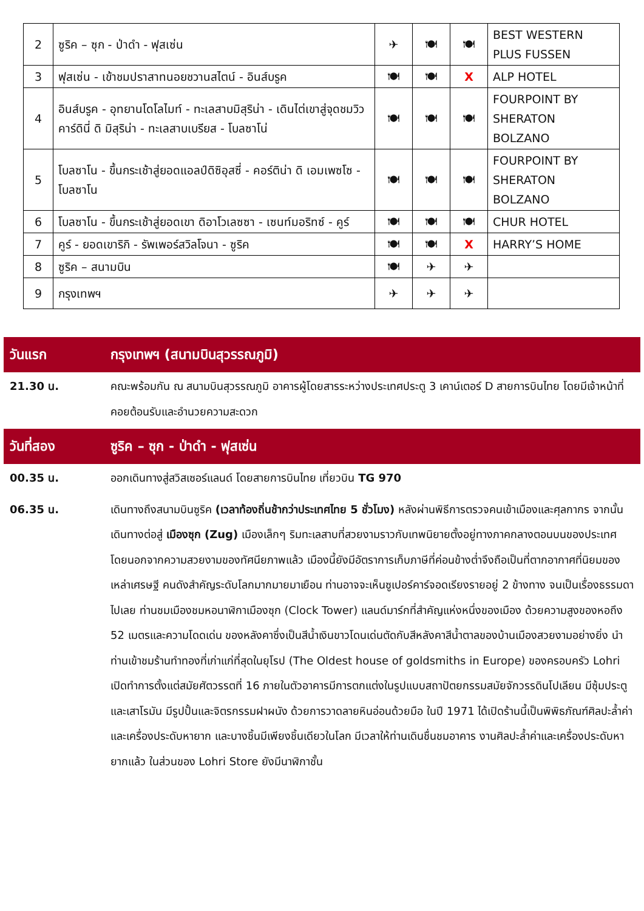| 2 | ซูริค – ซุก - ป่าดำ - ฟุสเซ่น | ✈ | 🍽 | 🍽 | BEST WESTERN PLUS FUSSEN |
| 3 | ฟุสเซ่น - เข้าชมปราสาทนอยชวานสไตน์ - อินส์บรูค | 🍽 | 🍽 | X | ALP HOTEL |
| 4 | อินส์บรูค - อุทยานโดโลไมท์ - ทะเลสาบมิสุริน่า - เดินไต่เขาสู่จุดชมวิว คาร์ดินี่ ดิ มิสุริน่า - ทะเลสาบเบรียส - โบลซาโน่ | 🍽 | 🍽 | 🍽 | FOURPOINT BY SHERATON BOLZANO |
| 5 | โบลซาโน - ขึ้นกระเช้าสู่ยอดแอลป์ดิซิอุสซี่ - คอร์ติน่า ดิ เอมเพซโซ - โบลซาโน | 🍽 | 🍽 | 🍽 | FOURPOINT BY SHERATON BOLZANO |
| 6 | โบลซาโน - ขึ้นกระเช้าสู่ยอดเขา ดิอาโวเลซซา - เซนท์มอริทซ์ - คูร์ | 🍽 | 🍽 | 🍽 | CHUR HOTEL |
| 7 | คูร์ - ยอดเขาริกิ - รัพเพอร์สวิลโจนา - ซูริค | 🍽 | 🍽 | X | HARRY’S HOME |
| 8 | ซูริค – สนามบิน | 🍽 | ✈ | ✈ | |
| 9 | กรุงเทพฯ | ✈ | ✈ | ✈ | |
วันแรก กรุงเทพฯ (สนามบินสุวรรณภูมิ)
21.30 น. คณะพร้อมกัน ณ สนามบินสุวรรณภูมิ อาคารผู้โดยสารระหว่างประเทศประตู 3 เคาน์เตอร์ D สายการบินไทย โดยมีเจ้าหน้าที่ คอยต้อนรับและอำนวยความสะดวก
วันที่สอง ซูริค – ซุก - ป่าดำ - ฟุสเซ่น
00.35 น. ออกเดินทางสู่สวิสเซอร์แลนด์ โดยสายการบินไทย เที่ยวบิน TG 970
06.35 น. เดินทางถึงสนามบินซูริค (เวลาท้องถิ่นช้ากว่าประเทศไทย 5 ชั่วโมง) หลังผ่านพิธีการตรวจคนเข้าเมืองและศุลกากร จากนั้นเดินทางต่อสู่ เมืองซุก (Zug) เมืองเล็กๆ ริมทะเลสาบที่สวยงามราวกับเทพนิยายตั้งอยู่ทางภาคกลางตอนบนของประเทศ โดยนอกจากความสวยงามของทัศนียภาพแล้ว เมืองนี้ยังมีอัตราการเก็บภาษีที่ค่อนข้างต่ำจึงถือเป็นที่ตากอากาศที่นิยมของเหล่าเศรษฐี คนดังสำคัญระดับโลกมากมายมาเยือน ท่านอาจจะเห็นซูเปอร์คาร์จอดเรียงรายอยู่ 2 ข้างทาง จนเป็นเรื่องธรรมดาไปเลย ท่านชมเมืองชมหอนาฬิกาเมืองซุก (Clock Tower) แลนด์มาร์กที่สำคัญแห่งหนึ่งของเมือง ด้วยความสูงของหอถึง 52 เมตรและความโดดเด่น ของหลังคาซึ่งเป็นสีน้ำเงินขาวโดนเด่นตัดกับสีหลังคาสีน้ำตาลของบ้านเมืองสวยงามอย่างยิ่ง นำท่านเข้าชมร้านทำทองที่เก่าแก่ที่สุดในยุโรป (The Oldest house of goldsmiths in Europe) ของครอบครัว Lohri เปิดทำการตั้งแต่สมัยศัตวรรตที่ 16 ภายในตัวอาคารมีการตกแต่งในรูปแบบสถาปัตยกรรมสมัยจักวรรดินโปเลียน มีซุ้มประตูและเสาโรมัน มีรูปปั้นและจิตรกรรมฝาผนัง ด้วยการวาดลายหินอ่อนด้วยมือ ในปี 1971 ได้เปิดร้านนี้เป็นพิพิธภัณฑ์ศิลปะล้ำค่าและเครื่องประดับหายาก และบางชิ้นมีเพียงชิ้นเดียวในโลก มีเวลาให้ท่านเดินชื่นชมอาคาร งานศิลปะล้ำค่าและเครื่องประดับหายากแล้ว ในส่วนของ Lohri Store ยังมีนาฬิกาชั้น